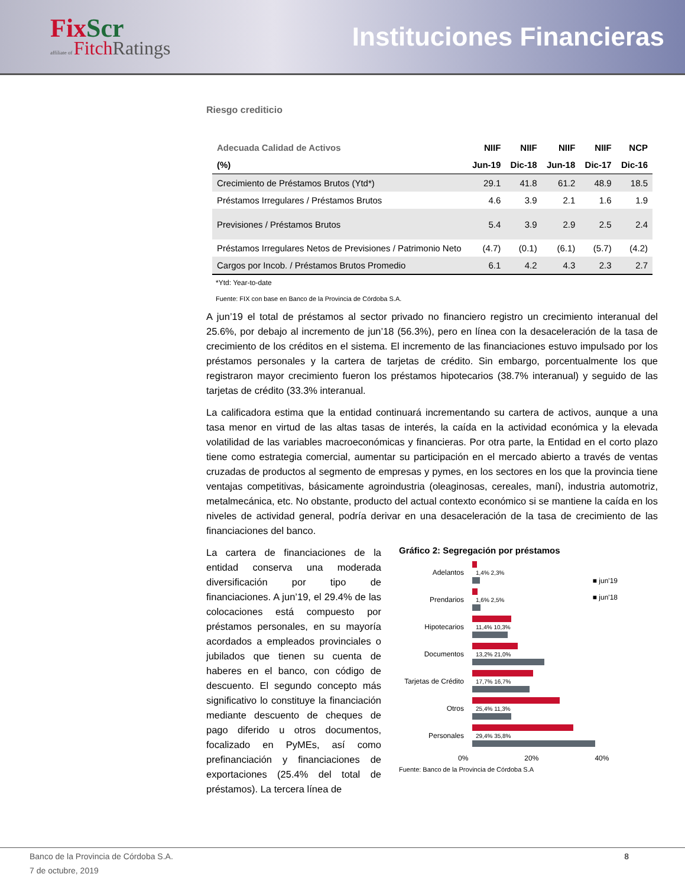FixScr
affiliate of FitchRatings
Instituciones Financieras
Riesgo crediticio
| Adecuada Calidad de Activos | NIIF | NIIF | NIIF | NIIF | NCP |
| --- | --- | --- | --- | --- | --- |
| (%) | Jun-19 | Dic-18 | Jun-18 | Dic-17 | Dic-16 |
| Crecimiento de Préstamos Brutos (Ytd*) | 29.1 | 41.8 | 61.2 | 48.9 | 18.5 |
| Préstamos Irregulares / Préstamos Brutos | 4.6 | 3.9 | 2.1 | 1.6 | 1.9 |
| Previsiones / Préstamos Brutos | 5.4 | 3.9 | 2.9 | 2.5 | 2.4 |
| Préstamos Irregulares Netos de Previsiones / Patrimonio Neto | (4.7) | (0.1) | (6.1) | (5.7) | (4.2) |
| Cargos por Incob. / Préstamos Brutos Promedio | 6.1 | 4.2 | 4.3 | 2.3 | 2.7 |
*Ytd: Year-to-date
Fuente: FIX con base en Banco de la Provincia de Córdoba S.A.
A jun’19 el total de préstamos al sector privado no financiero registro un crecimiento interanual del 25.6%, por debajo al incremento de jun’18 (56.3%), pero en línea con la desaceleración de la tasa de crecimiento de los créditos en el sistema. El incremento de las financiaciones estuvo impulsado por los préstamos personales y la cartera de tarjetas de crédito. Sin embargo, porcentualmente los que registraron mayor crecimiento fueron los préstamos hipotecarios (38.7% interanual) y seguido de las tarjetas de crédito (33.3% interanual.
La calificadora estima que la entidad continuará incrementando su cartera de activos, aunque a una tasa menor en virtud de las altas tasas de interés, la caída en la actividad económica y la elevada volatilidad de las variables macroeconómicas y financieras. Por otra parte, la Entidad en el corto plazo tiene como estrategia comercial, aumentar su participación en el mercado abierto a través de ventas cruzadas de productos al segmento de empresas y pymes, en los sectores en los que la provincia tiene ventajas competitivas, básicamente agroindustria (oleaginosas, cereales, maní), industria automotriz, metalmecánica, etc. No obstante, producto del actual contexto económico si se mantiene la caída en los niveles de actividad general, podría derivar en una desaceleración de la tasa de crecimiento de las financiaciones del banco.
La cartera de financiaciones de la entidad conserva una moderada diversificación por tipo de financiaciones. A jun’19, el 29.4% de las colocaciones está compuesto por préstamos personales, en su mayoría acordados a empleados provinciales o jubilados que tienen su cuenta de haberes en el banco, con código de descuento. El segundo concepto más significativo lo constituye la financiación mediante descuento de cheques de pago diferido u otros documentos, focalizado en PyMEs, así como prefinanciación y financiaciones de exportaciones (25.4% del total de préstamos). La tercera línea de
Gráfico 2: Segregación por préstamos
■ jun'19
■ jun'18
Adelantos
1,4% 2,3%
Prendarios
1,6% 2,5%
Hipotecarios
11,4% 10,3%
Documentos
13,2% 21,0%
Tarjetas de Crédito
17,7% 16,7%
Otros
25,4% 11,3%
Personales
29,4% 35,8%
0% 20% 40%
Fuente: Banco de la Provincia de Córdoba S.A
Banco de la Provincia de Córdoba S.A. 8
7 de octubre, 2019